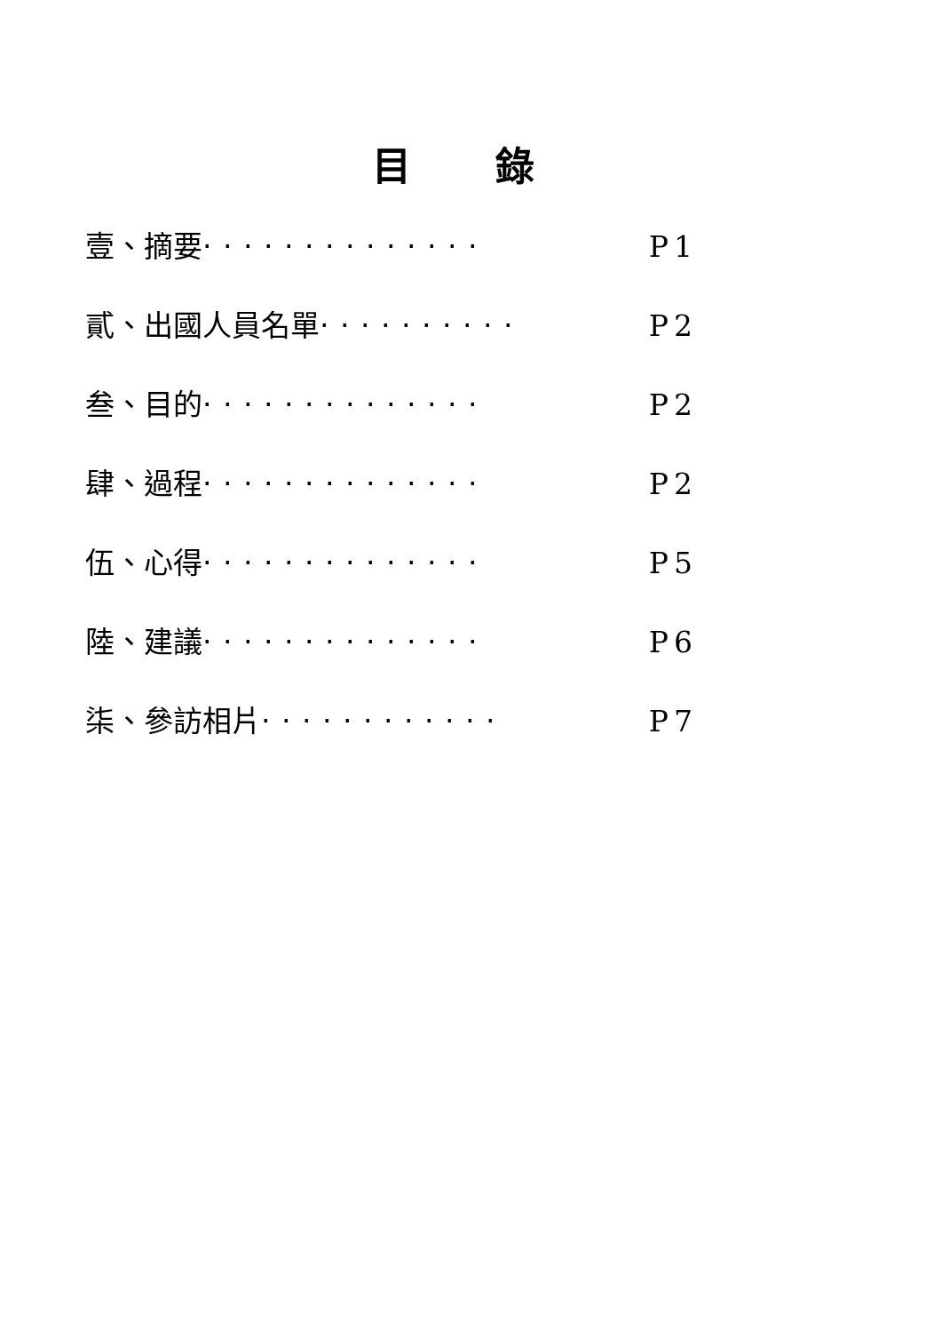目 錄
壹、摘要 ‧‧‧‧‧‧‧‧‧‧‧‧‧‧ P1
貳、出國人員名單 ‧‧‧‧‧‧‧‧‧‧ P2
叁、目的 ‧‧‧‧‧‧‧‧‧‧‧‧‧‧ P2
肆、過程 ‧‧‧‧‧‧‧‧‧‧‧‧‧‧ P2
伍、心得 ‧‧‧‧‧‧‧‧‧‧‧‧‧‧ P5
陸、建議 ‧‧‧‧‧‧‧‧‧‧‧‧‧‧ P6
柒、參訪相片 ‧‧‧‧‧‧‧‧‧‧‧‧ P7